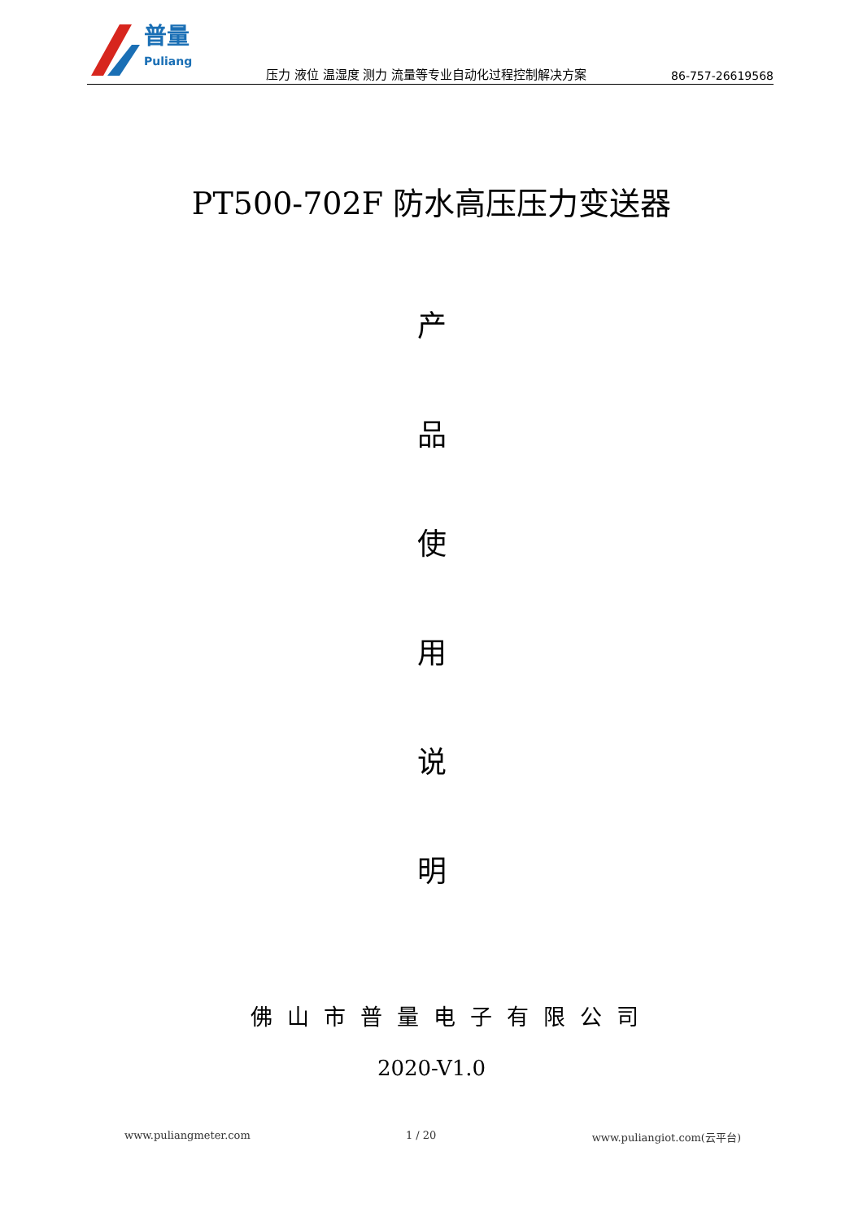普量
Puliang
压力 液位 温湿度 测力 流量等专业自动化过程控制解决方案
86-757-26619568
PT500-702F 防水高压压力变送器
产
品
使
用
说
明
佛山市普量电子有限公司
2020-V1.0
www.puliangmeter.com 1 / 20 www.puliangiot.com(云平台)